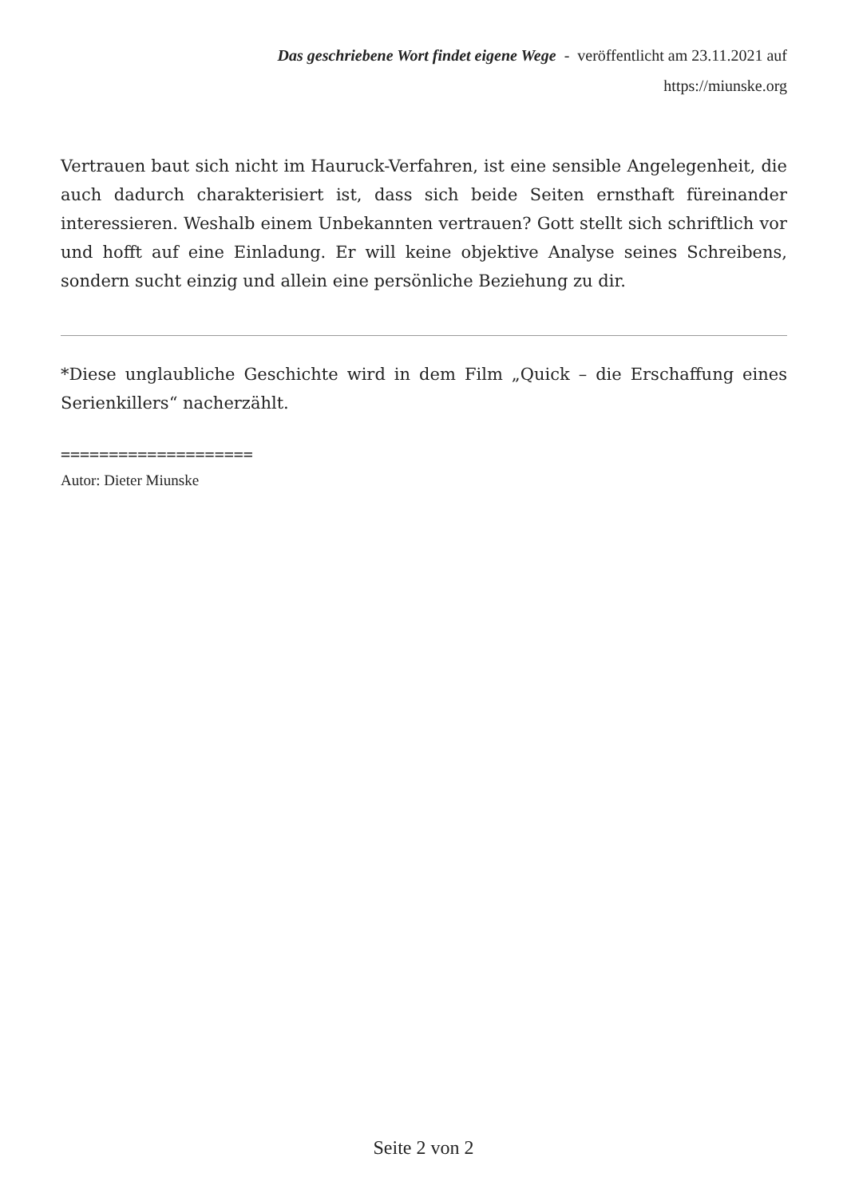Das geschriebene Wort findet eigene Wege - veröffentlicht am 23.11.2021 auf
https://miunske.org
Vertrauen baut sich nicht im Hauruck-Verfahren, ist eine sensible Angelegenheit, die auch dadurch charakterisiert ist, dass sich beide Seiten ernsthaft füreinander interessieren. Weshalb einem Unbekannten vertrauen? Gott stellt sich schriftlich vor und hofft auf eine Einladung. Er will keine objektive Analyse seines Schreibens, sondern sucht einzig und allein eine persönliche Beziehung zu dir.
*Diese unglaubliche Geschichte wird in dem Film „Quick – die Erschaffung eines Serienkillers“ nacherzählt.
====================
Autor: Dieter Miunske
Seite 2 von 2